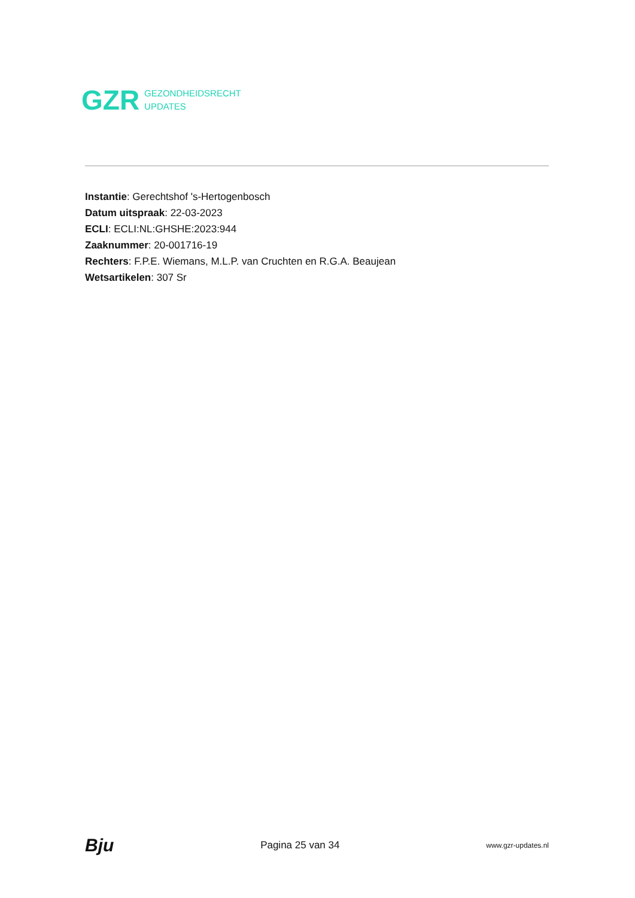GZR GEZONDHEIDSRECHT
UPDATES
Instantie: Gerechtshof 's-Hertogenbosch
Datum uitspraak: 22-03-2023
ECLI: ECLI:NL:GHSHE:2023:944
Zaaknummer: 20-001716-19
Rechters: F.P.E. Wiemans, M.L.P. van Cruchten en R.G.A. Beaujean
Wetsartikelen: 307 Sr
Bju Pagina 25 van 34 www.gzr-updates.nl